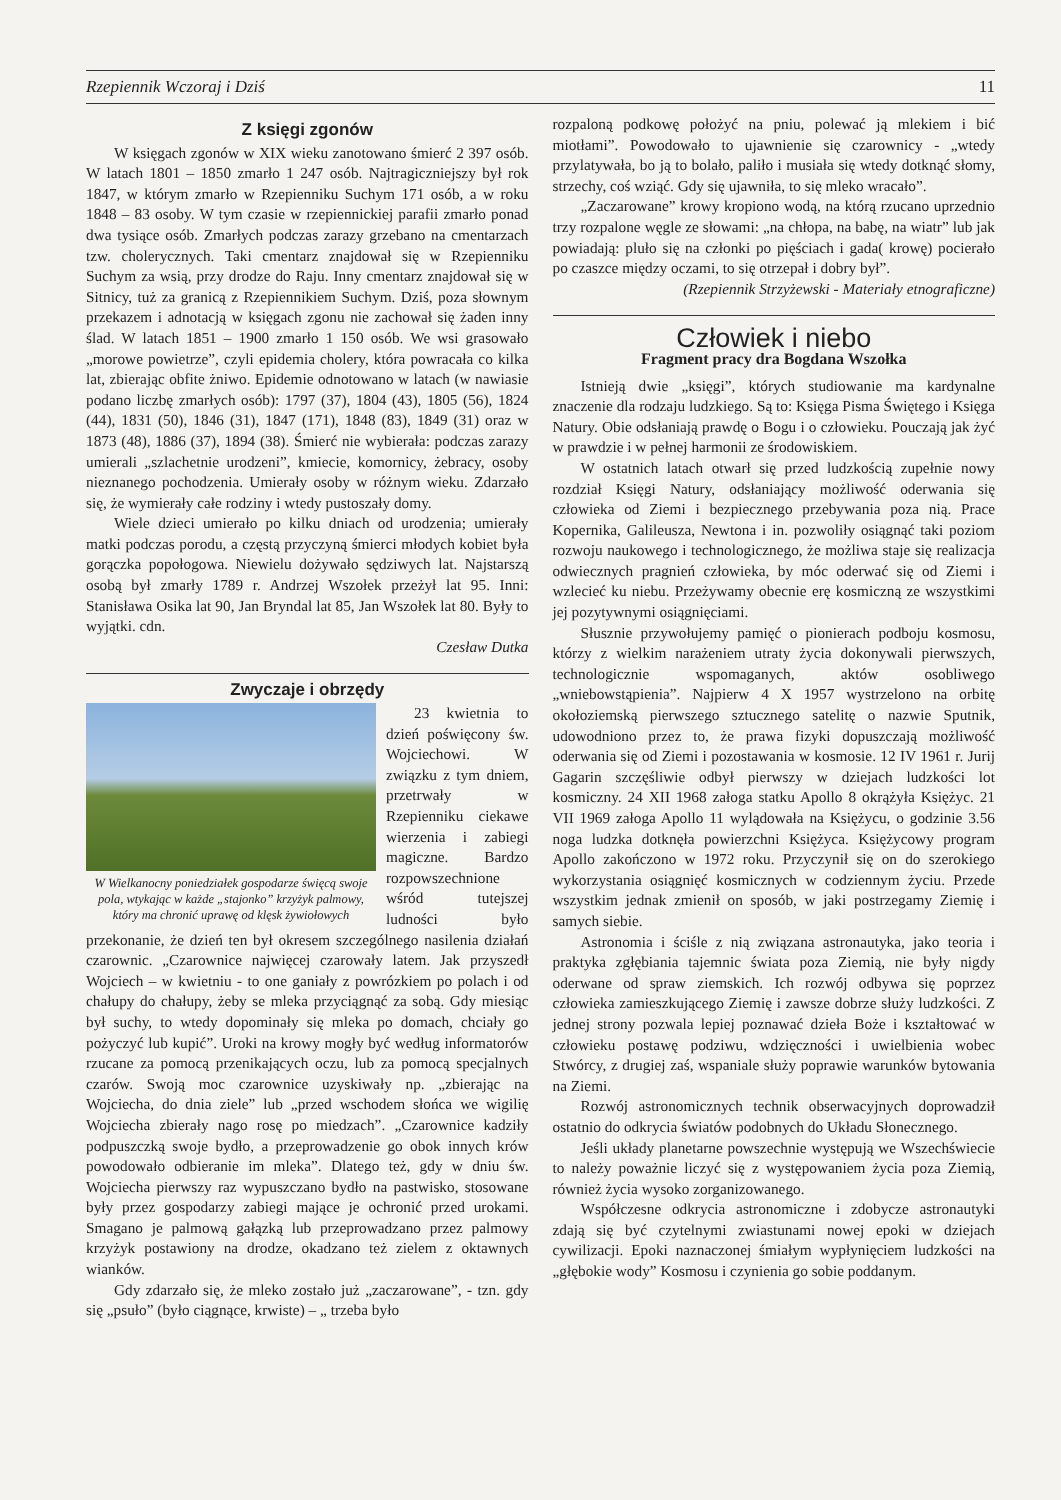Rzepiennik Wczoraj i Dziś 11
Z księgi zgonów
W księgach zgonów w XIX wieku zanotowano śmierć 2 397 osób. W latach 1801 – 1850 zmarło 1 247 osób. Najtragiczniejszy był rok 1847, w którym zmarło w Rzepienniku Suchym 171 osób, a w roku 1848 – 83 osoby. W tym czasie w rzepiennickiej parafii zmarło ponad dwa tysiące osób. Zmarłych podczas zarazy grzebano na cmentarzach tzw. cholerycznych. Taki cmentarz znajdował się w Rzepienniku Suchym za wsią, przy drodze do Raju. Inny cmentarz znajdował się w Sitnicy, tuż za granicą z Rzepiennikiem Suchym. Dziś, poza słownym przekazem i adnotacją w księgach zgonu nie zachował się żaden inny ślad. W latach 1851 – 1900 zmarło 1 150 osób. We wsi grasowało „morowe powietrze”, czyli epidemia cholery, która powracała co kilka lat, zbierając obfite żniwo. Epidemie odnotowano w latach (w nawiasie podano liczbę zmarłych osób): 1797 (37), 1804 (43), 1805 (56), 1824 (44), 1831 (50), 1846 (31), 1847 (171), 1848 (83), 1849 (31) oraz w 1873 (48), 1886 (37), 1894 (38). Śmierć nie wybierała: podczas zarazy umierali „szlachetnie urodzeni”, kmiecie, komornicy, żebracy, osoby nieznanego pochodzenia. Umierały osoby w różnym wieku. Zdarzało się, że wymierały całe rodziny i wtedy pustoszały domy.
Wiele dzieci umierało po kilku dniach od urodzenia; umierały matki podczas porodu, a częstą przyczyną śmierci młodych kobiet była gorączka popołogowa. Niewielu dożywało sędziwych lat. Najstarszą osobą był zmarły 1789 r. Andrzej Wszołek przeżył lat 95. Inni: Stanisława Osika lat 90, Jan Bryndal lat 85, Jan Wszołek lat 80. Były to wyjątki. cdn.
Czesław Dutka
Zwyczaje i obrzędy
W Wielkanocny poniedziałek gospodarze święcą swoje pola, wtykając w każde „stajonko” krzyżyk palmowy, który ma chronić uprawę od klęsk żywiołowych
23 kwietnia to dzień poświęcony św. Wojciechowi. W związku z tym dniem, przetrwały w Rzepienniku ciekawe wierzenia i zabiegi magiczne. Bardzo rozpowszechnione wśród tutejszej ludności było przekonanie, że dzień ten był okresem szczególnego nasilenia działań czarownic. „Czarownice najwięcej czarowały latem. Jak przyszedł Wojciech – w kwietniu - to one ganiały z powrózkiem po polach i od chałupy do chałupy, żeby se mleka przyciągnąć za sobą. Gdy miesiąc był suchy, to wtedy dopominały się mleka po domach, chciały go pożyczyć lub kupić”. Uroki na krowy mogły być według informatorów rzucane za pomocą przenikających oczu, lub za pomocą specjalnych czarów. Swoją moc czarownice uzyskiwały np. „zbierając na Wojciecha, do dnia ziele” lub „przed wschodem słońca we wigilię Wojciecha zbierały nago rosę po miedzach”. „Czarownice kadziły podpuszczką swoje bydło, a przeprowadzenie go obok innych krów powodowało odbieranie im mleka”. Dlatego też, gdy w dniu św. Wojciecha pierwszy raz wypuszczano bydło na pastwisko, stosowane były przez gospodarzy zabiegi mające je ochronić przed urokami. Smagano je palmową gałązką lub przeprowadzano przez palmowy krzyżyk postawiony na drodze, okadzano też zielem z oktawnych wianków.
Gdy zdarzało się, że mleko zostało już „zaczarowane”, - tzn. gdy się „psuło” (było ciągnące, krwiste) – „ trzeba było
rozpaloną podkowę położyć na pniu, polewać ją mlekiem i bić miotłami”. Powodowało to ujawnienie się czarownicy - „wtedy przylatywała, bo ją to bolało, paliło i musiała się wtedy dotknąć słomy, strzechy, coś wziąć. Gdy się ujawniła, to się mleko wracało”.
„Zaczarowane” krowy kropiono wodą, na którą rzucano uprzednio trzy rozpalone węgle ze słowami: „na chłopa, na babę, na wiatr” lub jak powiadają: pluło się na członki po pięściach i gada( krowę) pocierało po czaszce między oczami, to się otrzepał i dobry był”.
(Rzepiennik Strzyżewski - Materiały etnograficzne)
Człowiek i niebo
Fragment pracy dra Bogdana Wszołka
Istnieją dwie „księgi”, których studiowanie ma kardynalne znaczenie dla rodzaju ludzkiego. Są to: Księga Pisma Świętego i Księga Natury. Obie odsłaniają prawdę o Bogu i o człowieku. Pouczają jak żyć w prawdzie i w pełnej harmonii ze środowiskiem.
W ostatnich latach otwarł się przed ludzkością zupełnie nowy rozdział Księgi Natury, odsłaniający możliwość oderwania się człowieka od Ziemi i bezpiecznego przebywania poza nią. Prace Kopernika, Galileusza, Newtona i in. pozwoliły osiągnąć taki poziom rozwoju naukowego i technologicznego, że możliwa staje się realizacja odwiecznych pragnień człowieka, by móc oderwać się od Ziemi i wzlecieć ku niebu. Przeżywamy obecnie erę kosmiczną ze wszystkimi jej pozytywnymi osiągnięciami.
Słusznie przywołujemy pamięć o pionierach podboju kosmosu, którzy z wielkim narażeniem utraty życia dokonywali pierwszych, technologicznie wspomaganych, aktów osobliwego „wniebowstąpienia”. Najpierw 4 X 1957 wystrzelono na orbitę okołoziemską pierwszego sztucznego satelitę o nazwie Sputnik, udowodniono przez to, że prawa fizyki dopuszczają możliwość oderwania się od Ziemi i pozostawania w kosmosie. 12 IV 1961 r. Jurij Gagarin szczęśliwie odbył pierwszy w dziejach ludzkości lot kosmiczny. 24 XII 1968 załoga statku Apollo 8 okrążyła Księżyc. 21 VII 1969 załoga Apollo 11 wylądowała na Księżycu, o godzinie 3.56 noga ludzka dotknęła powierzchni Księżyca. Księżycowy program Apollo zakończono w 1972 roku. Przyczynił się on do szerokiego wykorzystania osiągnięć kosmicznych w codziennym życiu. Przede wszystkim jednak zmienił on sposób, w jaki postrzegamy Ziemię i samych siebie.
Astronomia i ściśle z nią związana astronautyka, jako teoria i praktyka zgłębiania tajemnic świata poza Ziemią, nie były nigdy oderwane od spraw ziemskich. Ich rozwój odbywa się poprzez człowieka zamieszkującego Ziemię i zawsze dobrze służy ludzkości. Z jednej strony pozwala lepiej poznawać dzieła Boże i kształtować w człowieku postawę podziwu, wdzięczności i uwielbienia wobec Stwórcy, z drugiej zaś, wspaniale służy poprawie warunków bytowania na Ziemi.
Rozwój astronomicznych technik obserwacyjnych doprowadził ostatnio do odkrycia światów podobnych do Układu Słonecznego.
Jeśli układy planetarne powszechnie występują we Wszechświecie to należy poważnie liczyć się z występowaniem życia poza Ziemią, również życia wysoko zorganizowanego.
Współczesne odkrycia astronomiczne i zdobycze astronautyki zdają się być czytelnymi zwiastunami nowej epoki w dziejach cywilizacji. Epoki naznaczonej śmiałym wypłynięciem ludzkości na „głębokie wody” Kosmosu i czynienia go sobie poddanym.